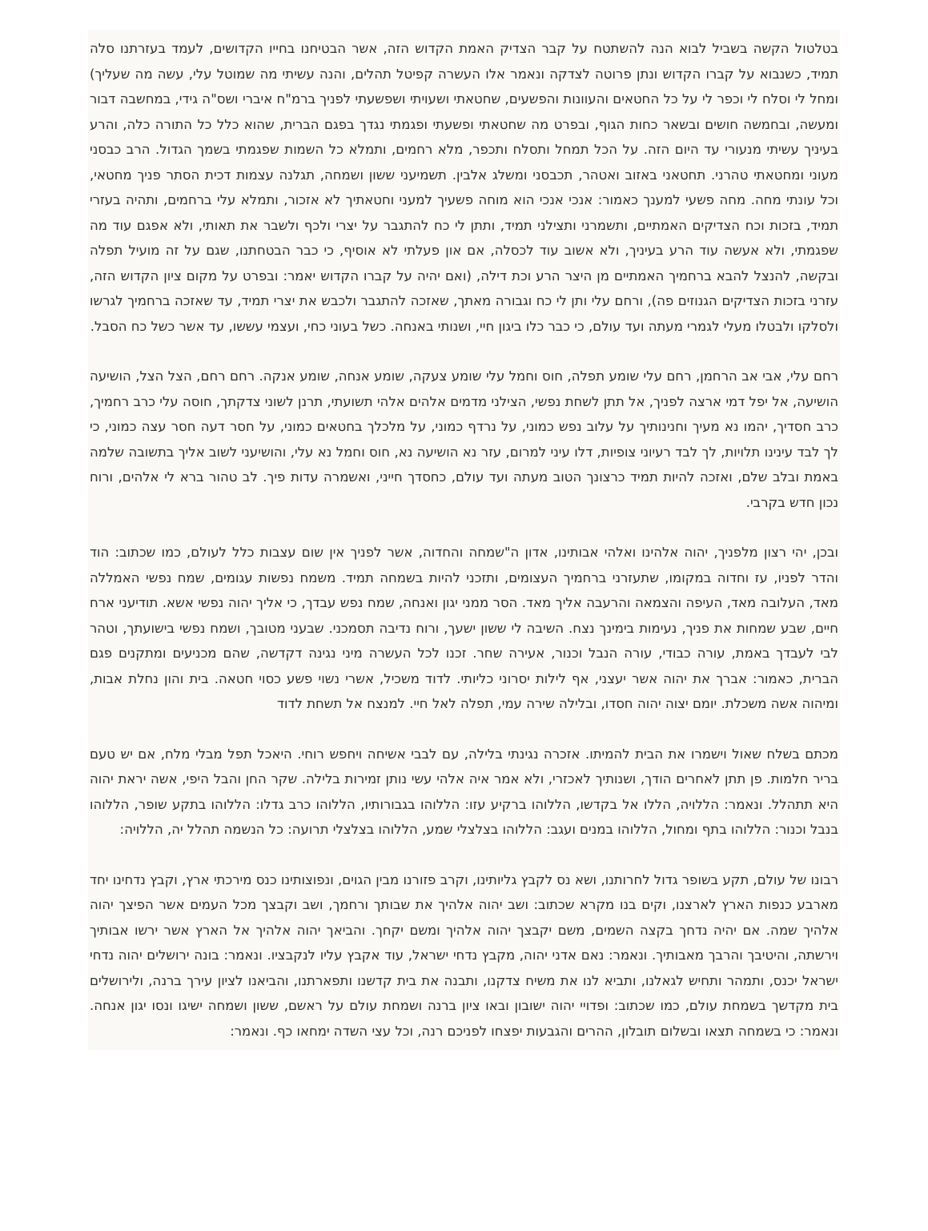בטלטול הקשה בשביל לבוא הנה להשתטח על קבר הצדיק האמת הקדוש הזה, אשר הבטיחנו בחייו הקדושים, לעמד בעזרתנו סלה תמיד, כשנבוא על קברו הקדוש ונתן פרוטה לצדקה ונאמר אלו העשרה קפיטל תהלים, והנה עשיתי מה שמוטל עלי, עשה מה שעליך) ומחל לי וסלח לי וכפר לי על כל החטאים והעוונות והפשעים, שחטאתי ושעויתי ושפשעתי לפניך ברמ"ח איברי ושס"ה גידי, במחשבה דבור ומעשה, ובחמשה חושים ובשאר כחות הגוף, ובפרט מה שחטאתי ופשעתי ופגמתי נגדך בפגם הברית, שהוא כלל כל התורה כלה, והרע בעיניך עשיתי מנעורי עד היום הזה. על הכל תמחל ותסלח ותכפר, מלא רחמים, ותמלא כל השמות שפגמתי בשמך הגדול. הרב כבסני מעוני ומחטאתי טהרני. תחטאני באזוב ואטהר, תכבסני ומשלג אלבין. תשמיעני ששון ושמחה, תגלנה עצמות דכית הסתר פניך מחטאי, וכל עונתי מחה. מחה פשעי למענך כאמור: אנכי אנכי הוא מוחה פשעיך למעני וחטאתיך לא אזכור, ותמלא עלי ברחמים, ותהיה בעזרי תמיד, בזכות וכח הצדיקים האמתיים, ותשמרני ותצילני תמיד, ותתן לי כח להתגבר על יצרי ולכף ולשבר את תאותי, ולא אפגם עוד מה שפגמתי, ולא אעשה עוד הרע בעיניך, ולא אשוב עוד לכסלה, אם און פעלתי לא אוסיף, כי כבר הבטחתנו, שגם על זה מועיל תפלה ובקשה, להנצל להבא ברחמיך האמתיים מן היצר הרע וכת דילה, (ואם יהיה על קברו הקדוש יאמר: ובפרט על מקום ציון הקדוש הזה, עזרני בזכות הצדיקים הגנוזים פה), ורחם עלי ותן לי כח וגבורה מאתך, שאזכה להתגבר ולכבש את יצרי תמיד, עד שאזכה ברחמיך לגרשו ולסלקו ולבטלו מעלי לגמרי מעתה ועד עולם, כי כבר כלו ביגון חיי, ושנותי באנחה. כשל בעוני כחי, ועצמי עששו, עד אשר כשל כח הסבל.
רחם עלי, אבי אב הרחמן, רחם עלי שומע תפלה, חוס וחמל עלי שומע צעקה, שומע אנחה, שומע אנקה. רחם רחם, הצל הצל, הושיעה הושיעה, אל יפל דמי ארצה לפניך, אל תתן לשחת נפשי, הצילני מדמים אלהים אלהי תשועתי, תרנן לשוני צדקתך, חוסה עלי כרב רחמיך, כרב חסדיך, יהמו נא מעיך וחנינותיך על עלוב נפש כמוני, על נרדף כמוני, על מלכלך בחטאים כמוני, על חסר דעה חסר עצה כמוני, כי לך לבד עינינו תלויות, לך לבד רעיוני צופיות, דלו עיני למרום, עזר נא הושיעה נא, חוס וחמל נא עלי, והושיעני לשוב אליך בתשובה שלמה באמת ובלב שלם, ואזכה להיות תמיד כרצונך הטוב מעתה ועד עולם, כחסדך חייני, ואשמרה עדות פיך. לב טהור ברא לי אלהים, ורוח נכון חדש בקרבי.
ובכן, יהי רצון מלפניך, יהוה אלהינו ואלהי אבותינו, אדון ה"שמחה והחדוה, אשר לפניך אין שום עצבות כלל לעולם, כמו שכתוב: הוד והדר לפניו, עז וחדוה במקומו, שתעזרני ברחמיך העצומים, ותזכני להיות בשמחה תמיד. משמח נפשות עגומים, שמח נפשי האמללה מאד, העלובה מאד, העיפה והצמאה והרעבה אליך מאד. הסר ממני יגון ואנחה, שמח נפש עבדך, כי אליך יהוה נפשי אשא. תודיעני ארח חיים, שבע שמחות את פניך, נעימות בימינך נצח. השיבה לי ששון ישעך, ורוח נדיבה תסמכני. שבעני מטובך, ושמח נפשי בישועתך, וטהר לבי לעבדך באמת, עורה כבודי, עורה הנבל וכנור, אעירה שחר. זכנו לכל העשרה מיני נגינה דקדשה, שהם מכניעים ומתקנים פגם הברית, כאמור: אברך את יהוה אשר יעצני, אף לילות יסרוני כליותי. לדוד משכיל, אשרי נשוי פשע כסוי חטאה. בית והון נחלת אבות, ומיהוה אשה משכלת. יומם יצוה יהוה חסדו, ובלילה שירה עמי, תפלה לאל חיי. למנצח אל תשחת לדוד
מכתם בשלח שאול וישמרו את הבית להמיתו. אזכרה נגינתי בלילה, עם לבבי אשיחה ויחפש רוחי. היאכל תפל מבלי מלח, אם יש טעם בריר חלמות. פן תתן לאחרים הודך, ושנותיך לאכזרי, ולא אמר איה אלהי עשי נותן זמירות בלילה. שקר החן והבל היפי, אשה יראת יהוה היא תתהלל. ונאמר: הללויה, הללו אל בקדשו, הללוהו ברקיע עזו: הללוהו בגבורותיו, הללוהו כרב גדלו: הללוהו בתקע שופר, הללוהו בנבל וכנור: הללוהו בתף ומחול, הללוהו במנים ועגב: הללוהו בצלצלי שמע, הללוהו בצלצלי תרועה: כל הנשמה תהלל יה, הללויה:
רבונו של עולם, תקע בשופר גדול לחרותנו, ושא נס לקבץ גליותינו, וקרב פזורנו מבין הגוים, ונפוצותינו כנס מירכתי ארץ, וקבץ נדחינו יחד מארבע כנפות הארץ לארצנו, וקים בנו מקרא שכתוב: ושב יהוה אלהיך את שבותך ורחמך, ושב וקבצך מכל העמים אשר הפיצך יהוה אלהיך שמה. אם יהיה נדחך בקצה השמים, משם יקבצך יהוה אלהיך ומשם יקחך. והביאך יהוה אלהיך אל הארץ אשר ירשו אבותיך וירשתה, והיטיבך והרבך מאבותיך. ונאמר: נאם אדני יהוה, מקבץ נדחי ישראל, עוד אקבץ עליו לנקבציו. ונאמר: בונה ירושלים יהוה נדחי ישראל יכנס, ותמהר ותחיש לגאלנו, ותביא לנו את משיח צדקנו, ותבנה את בית קדשנו ותפארתנו, והביאנו לציון עירך ברנה, ולירושלים בית מקדשך בשמחת עולם, כמו שכתוב: ופדויי יהוה ישובון ובאו ציון ברנה ושמחת עולם על ראשם, ששון ושמחה ישיגו ונסו יגון אנחה. ונאמר: כי בשמחה תצאו ובשלום תובלון, ההרים והגבעות יפצחו לפניכם רנה, וכל עצי השדה ימחאו כף. ונאמר: